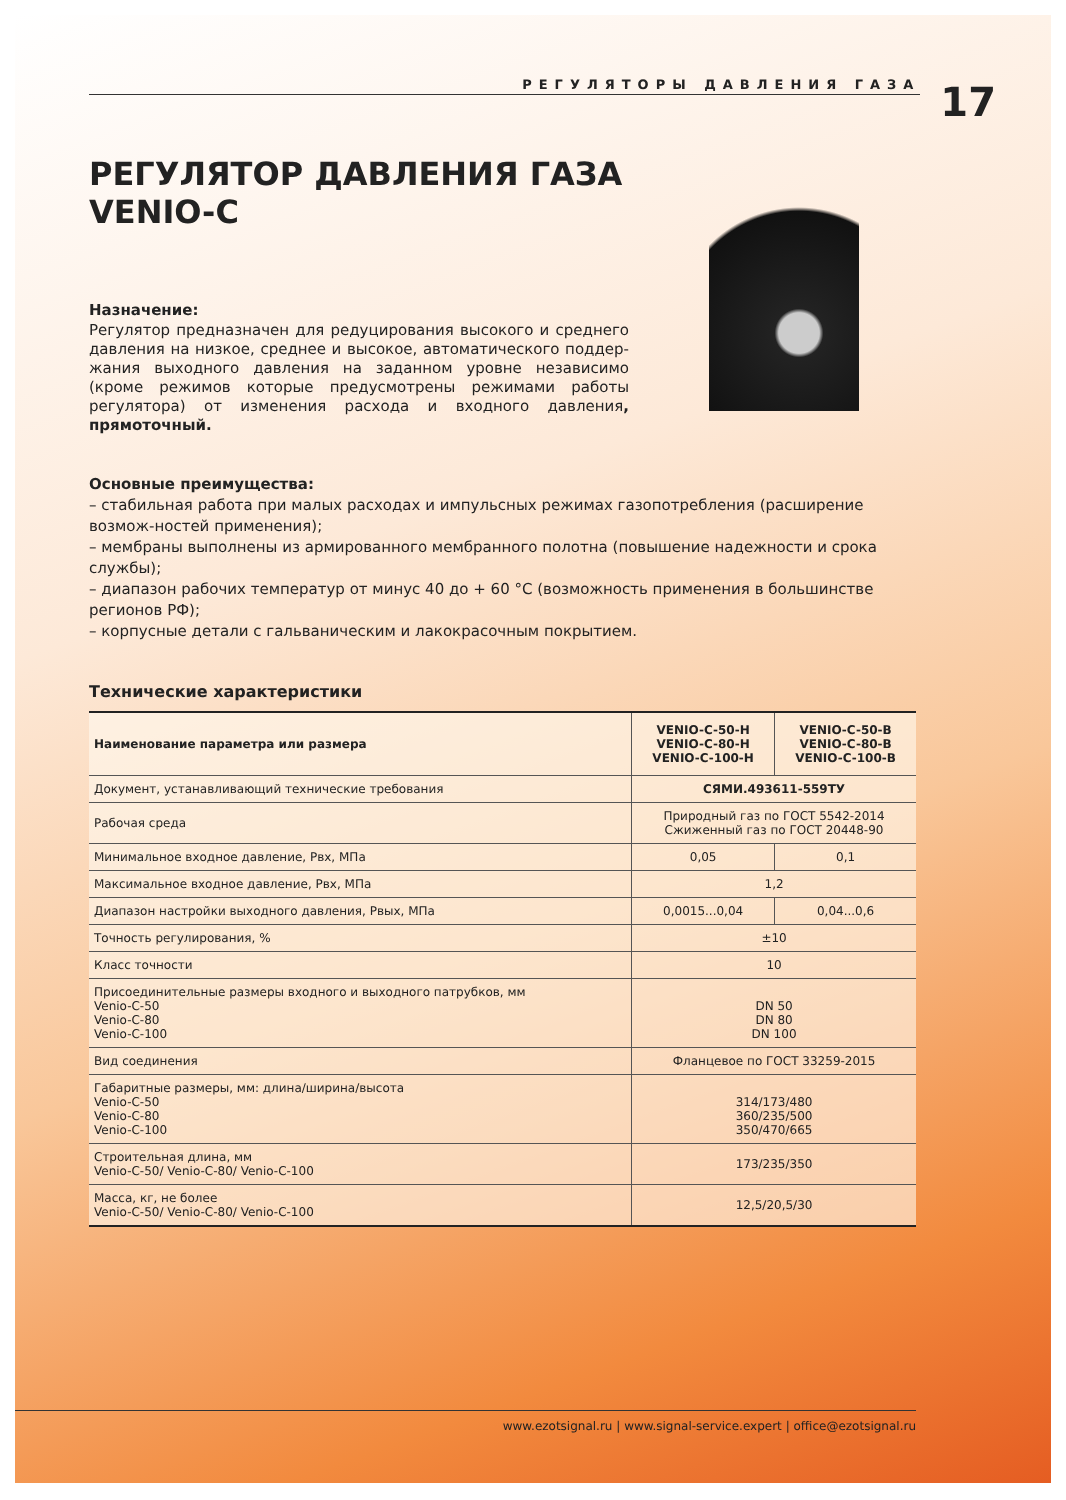РЕГУЛЯТОРЫ ДАВЛЕНИЯ ГАЗА
17
РЕГУЛЯТОР ДАВЛЕНИЯ ГАЗА
VENIO-C
Назначение:
Регулятор предназначен для редуцирования высокого и среднего давления на низкое, среднее и высокое, автоматического поддер-жания выходного давления на заданном уровне независимо (кроме режимов которые предусмотрены режимами работы регулятора) от изменения расхода и входного давления, прямоточный.
Основные преимущества:
– стабильная работа при малых расходах и импульсных режимах газопотребления (расширение возмож-ностей применения);
– мембраны выполнены из армированного мембранного полотна (повышение надежности и срока службы);
– диапазон рабочих температур от минус 40 до + 60 °С (возможность применения в большинстве регионов РФ);
– корпусные детали с гальваническим и лакокрасочным покрытием.
Технические характеристики
| Наименование параметра или размера | VENIO-C-50-H VENIO-C-80-H VENIO-C-100-H | VENIO-C-50-B VENIO-C-80-B VENIO-C-100-B |
| --- | --- | --- |
| Документ, устанавливающий технические требования | СЯМИ.493611-559ТУ | |
| Рабочая среда | Природный газ по ГОСТ 5542-2014 Сжиженный газ по ГОСТ 20448-90 | |
| Минимальное входное давление, Рвх, МПа | 0,05 | 0,1 |
| Максимальное входное давление, Рвх, МПа | 1,2 | |
| Диапазон настройки выходного давления, Рвых, МПа | 0,0015...0,04 | 0,04...0,6 |
| Точность регулирования, % | ±10 | |
| Класс точности | 10 | |
| Присоединительные размеры входного и выходного патрубков, мм Venio-C-50 Venio-C-80 Venio-C-100 | DN 50 DN 80 DN 100 | |
| Вид соединения | Фланцевое по ГОСТ 33259-2015 | |
| Габаритные размеры, мм: длина/ширина/высота Venio-C-50 Venio-C-80 Venio-C-100 | 314/173/480 360/235/500 350/470/665 | |
| Строительная длина, мм Venio-C-50/ Venio-C-80/ Venio-C-100 | 173/235/350 | |
| Масса, кг, не более Venio-C-50/ Venio-C-80/ Venio-C-100 | 12,5/20,5/30 | |
www.ezotsignal.ru | www.signal-service.expert | office@ezotsignal.ru